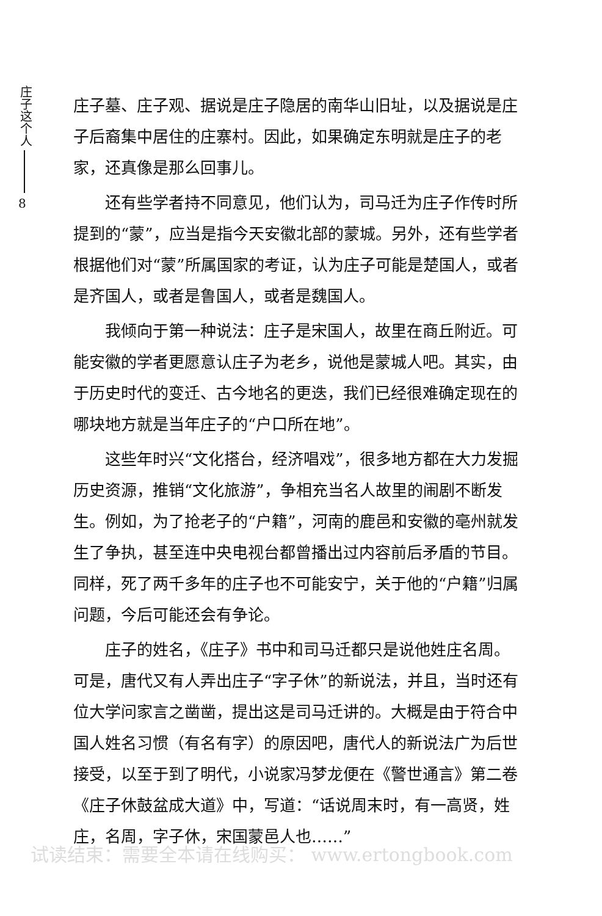庄子这个人
8
庄子墓、庄子观、据说是庄子隐居的南华山旧址，以及据说是庄子后裔集中居住的庄寨村。因此，如果确定东明就是庄子的老家，还真像是那么回事儿。
还有些学者持不同意见，他们认为，司马迁为庄子作传时所提到的“蒙”，应当是指今天安徽北部的蒙城。另外，还有些学者根据他们对“蒙”所属国家的考证，认为庄子可能是楚国人，或者是齐国人，或者是鲁国人，或者是魏国人。
我倾向于第一种说法：庄子是宋国人，故里在商丘附近。可能安徽的学者更愿意认庄子为老乡，说他是蒙城人吧。其实，由于历史时代的变迁、古今地名的更迭，我们已经很难确定现在的哪块地方就是当年庄子的“户口所在地”。
这些年时兴“文化搭台，经济唱戏”，很多地方都在大力发掘历史资源，推销“文化旅游”，争相充当名人故里的闹剧不断发生。例如，为了抢老子的“户籍”，河南的鹿邑和安徽的亳州就发生了争执，甚至连中央电视台都曾播出过内容前后矛盾的节目。同样，死了两千多年的庄子也不可能安宁，关于他的“户籍”归属问题，今后可能还会有争论。
庄子的姓名，《庄子》书中和司马迁都只是说他姓庄名周。可是，唐代又有人弄出庄子“字子休”的新说法，并且，当时还有位大学问家言之凿凿，提出这是司马迁讲的。大概是由于符合中国人姓名习惯（有名有字）的原因吧，唐代人的新说法广为后世接受，以至于到了明代，小说家冯梦龙便在《警世通言》第二卷《庄子休鼓盆成大道》中，写道：“话说周末时，有一高贤，姓庄，名周，字子休，宋国蒙邑人也……”
试读结束：需要全本请在线购买： www.ertongbook.com